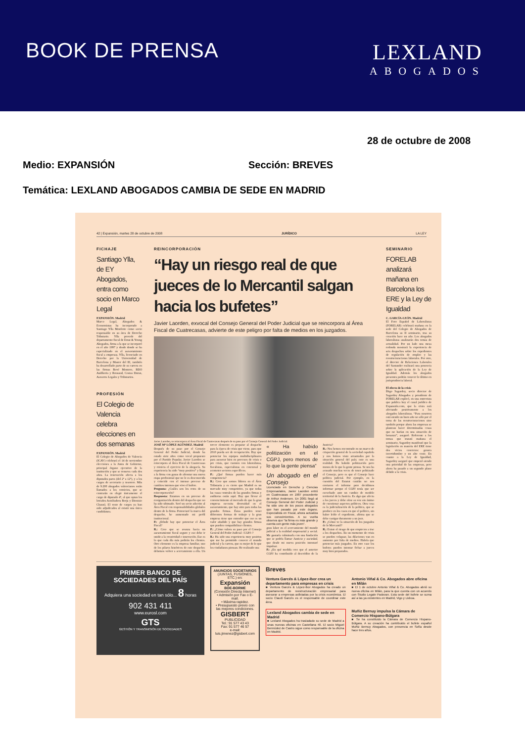BOOK DE PRENSA LEXLAND
ABOGADOS
28 de octubre de 2008
Medio: EXPANSIÓN Sección: BREVES
Temática: LEXLAND ABOGADOS CAMBIA DE SEDE EN MADRID
42 | Expansión, martes 28 de octubre de 2008 JURÍDICO LA LEY
FICHAJE
Santiago Ylla, de EY Abogados, entra como socio en Marco Legal
EXPANSIÓN. Madrid
Marco Legal, Abogados & Economistas ha incorporado a Santiago Ylla Monforte como socio responsable en su área de Derecho Tributario. Ylla procede del departamento fiscal de Ernst & Young Abogados, firma a la que se incorporó en el año 1997 y desde donde se ha especializado en el asesoramiento fiscal a empresas. Ylla, licenciado en Derecho por la Universidad de Barcelona y Master del IE, también ha desarrollado parte de su carrera en las firmas Bové Montero, BDO Audiberia y Rousaud, Costas Duran, Asesores Legales y Tributarios.
PROFESIÓN
El Colegio de Valencia celebra elecciones en dos semanas
EXPANSIÓN. Madrid
El Colegio de Abogados de Valencia (ICAV) celebrará el 14 de noviembre elecciones a la Junta de Gobierno, principal órgano ejecutivo de la institución y que se renueva cada dos años. La renovación afecta a los diputados pares (del 2º a 12º), y a los cargos de secretario y tesorero. Más de 9.200 abogados valencianos están llamados a los comicios, que se centrarán en elegir únicamente el cargo de diputado 4º, al que optan los letrados Auxiliadora Borja y Dionisio Chanzá. El resto de cargos ya han sido adjudicados al existir una única candidatura.
REINCORPORACIÓN
“Hay un riesgo real de que jueces de lo Mercantil salgan hacia los bufetes”
Javier Laorden, exvocal del Consejo General del Poder Judicial que se reincorpora al Área Fiscal de Cuatrecasas, advierte de este peligro por falta de medios en los juzgados.
Javier Laorden, se reincorpora al Área Fiscal de Cuatrecasas después de su paso por el Consejo General del Poder Judicial.
JOSÉ Mª LÓPEZ AGÚNDEZ. Madrid
Después de su paso por el Consejo General del Poder Judicial, donde ha estado siete años como vocal propuesto por el Partido Popular, Javier Laorden se reincorpora al Área Fiscal de Cuatrecasas y reinicia el ejercicio de la abogacía. Su experiencia ha sido “muy positiva” y llega a la firma con ganas de afrontar una nueva etapa profesional que no le es desconocida y coincide con el intenso proceso de cambios internos que vive el bufete.
Pregunta: ¿Cuáles son los retos de su reincorporación?
Respuesta: Estamos en un proceso de reorganización dentro del despacho que no ha sido ultimado. Seré un socio adscrito al Área Fiscal con responsabilidades globales dentro de la firma. Potenciaré la marca del despacho, he aumentado mi perfil institucional.
P.: ¿Dónde hay que potenciar el Área Fiscal?
R.: Creo que se avanza hacia un asesoramiento fiscal seguro y eso debe ir unido a la creatividad e innovación. Eso es lo que cada día más pedirán los clientes. Otro elemento es la empresa familiar, uno de los pilares históricos de este despacho; debemos volver a acercamiento a ella. Un tercer elemento es preparar al despacho para la época de crisis que viene, para que 2010 pueda ser de recuperación. Hay que potenciar los equipos multidisciplinares para asesorar bien en procesos de crisis o pre crisis, que cuenten con laboralistas, fiscalistas, especialistas en concursal y acometer sectores específicos.
P.: ¿Qué firmas pueden hacer más competencia?
R.: Creo que somos líderes en el Área Tributaria y es cierto que Madrid es un mercado muy competitivo, ya que todas las casas centrales de las grandes firmas y auditoras están aquí. Hay que llevar el convencimiento al mercado de que la gran empresa necesita diversidad en el asesoramiento, que hay sitio para todas las grandes firmas. Éstas pueden tener diferentes formas de trabajo y la gran empresa tiene que entender que eso es un valor añadido y que hay grandes firmas que pueden compatibilizar clientes.
P.: ¿Cómo valora su paso por el Consejo General del Poder Judicial –CGPJ–?
R.: Ha sido una experiencia muy positiva que me ha permitido conocer el mundo judicial y la carrera, que es mejor de lo que los ciudadanos piensan. He realizado una
« Ha habido politización en el CGPJ, pero menos de lo que la gente piensa”
Un abogado en el Consejo
Licenciado en Derecho y Ciencias Empresariales, Javier Laorden entró en Cuatrecasas en 1987 procedente de Arthur Andersen. En 2001 llegó al Consejo General del Poder Judicial y ha sido uno de los pocos abogados que han pasado por este órgano. Especialista en Fiscal, ahora actualiza sus conocimientos. A su vuelta observa que “la firma es más grande y cuenta con gente más joven”.
gran labor en el acercamiento del mundo judicial a la realidad empresarial y social. Me gustaría culminarla con una fundación que se podría llamar Justicia y sociedad, que desde mi nueva posición intentaré impulsar.
P.: ¿En qué medida cree que el anterior CGPJ ha contribuido al descrédito de la Justicia?
R.: Nos hemos encontrado en un marco de crispación general de la sociedad española y nos hemos visto arrastrados por la situación general del país; esto es una realidad. Ha habido politización pero menos de lo que la gente piensa. Se nos ha acusado muchas veces de tener politizado el Consejo, pero es que el Consejo hace política judicial. Por ejemplo, en la cuestión del Estatut catalán no nos enviaron el informe pero decidimos informar porque el CGPJ tenía que ser escuchado ante un cambio de modelo territorial de la Justicia. Es algo que afecta a los jueces y debe oírse su voz sin ánimo de cuestionar aspectos políticos. Otra cosa es la judicialización de la política, que se produce en los casos en que el político, sin haber leído el expediente, afirma que se debe castigar duramente a un juez.
P.: ¿Cómo ve la situación de los juzgados de lo Mercantil?
R.: Existe el riesgo de que empiecen a irse a los despachos. En un momento de crisis se pueden colapsar, las dilaciones van en aumento por falta de medios. Habría que potenciar más juzgados. En otro caso los bufetes pueden intentar fichar a jueces muy bien preparados.
SEMINARIO
FORELAB analizará mañana en Barcelona los ERE y la Ley de Igualdad
C. GARCÍA-LEÓN. Madrid
El Foro Español de Laboralistas (FORELAB) celebrará mañana en la sede del Colegio de Abogados de Barcelona su II seminario, tras su creación hace un año. Los abogados laboralistas analizarán dos temas de actualidad. Por un lado una mesa redonda mostrará la experiencia de seis despachos sobre los expedientes de regulación de empleo y las reestructuraciones laborales. Por otro, el director de Relaciones Laborales del Santander realizará una ponencia sobre la aplicación de la Ley de Igualdad. Además los abogados presentes podrán conocer lo último en jurisprudencia laboral.
El efecto de la crisis
Íñigo Sagardoy, socio director de Sagardoy Abogados y presidente de FORELAB explicó, en una entrevista que publica hoy el canal jurídico de Expansión.com, que la crisis está afectando positivamente a los abogados laboralistas. “Para nosotros está siendo un buen año no sólo por el tema de las reestructuraciones sino también porque ahora las empresas se plantean hacer determinadas cosas que no harían en una situación de bonanza”, aseguró. Referente a los temas que tratará mañana el seminario, Sagardoy manifestó que la legislación en materia del ERE tiene dos vicios concretos: genera incertidumbre y un alto coste. En cuanto a la Ley de Igualdad, Sagardoy aseguró que empezó siendo una prioridad de las empresas, pero ahora ha pasado a un segundo plano debido a la crisis.
PRIMER BANCO DE SOCIEDADES DEL PAÍS
Adquiera una sociedad en tan sólo... 8 horas
902 431 411
www.eurosl.com
GTS
GESTIÓN Y TRANSMISIÓN DE SOCIEDADES
ANUNCIOS SOCIETARIOS
(JUNTAS, FUSIONES, ETC.) en:
Expansión
BOE-BORME
(Conexión Directa Internet)
• Admisión por Fax o E-mail.
• Máxima rapidez.
• Presupuesto previo con las mejores condiciones.
GISBERT
PUBLICIDAD
Tel.: 91 577 43 43
Fax: 91 577 46 57
e-mail: luis.jimenez@gisbert.com
Breves
Ventura Garcés & López-Ibor crea un departamento para empresas en crisis
■ Ventura Garcés & López-Ibor Abogados ha creado un departamento de reestructuración empresarial para asesorar a empresas asfixiadas por la crisis económica. El socio Claudi Garcés es el responsable de coordinar este área.
Antonio Viñal & Co. Abogados abre oficina en Milán
■ El 1 de octubre Antonio Viñal & Co. Abogados abrió su nueva oficina en Milán, para la que cuenta con un acuerdo con Studio Legale Padovan. Esta sede del bufete se suma así a las ya existentes en Madrid, Vigo y Lisboa.
Lexland Abogados cambia de sede en Madrid
■ Lexland Abogados ha trasladado su sede de Madrid a unas nuevas oficinas en Castellana 40. El socio Miguel Bermúdez de Castro sigue como responsable de la oficina en Madrid.
Muñiz Bernuy impulsa la Cámara de Comercio Hispano-Búlgara
■ Se ha constituido la Cámara de Comercio Hispano-Búlgara. A su creación ha contribuido el bufete español Muñiz Bernuy Abogados, con presencia en Sofía desde hace tres años.